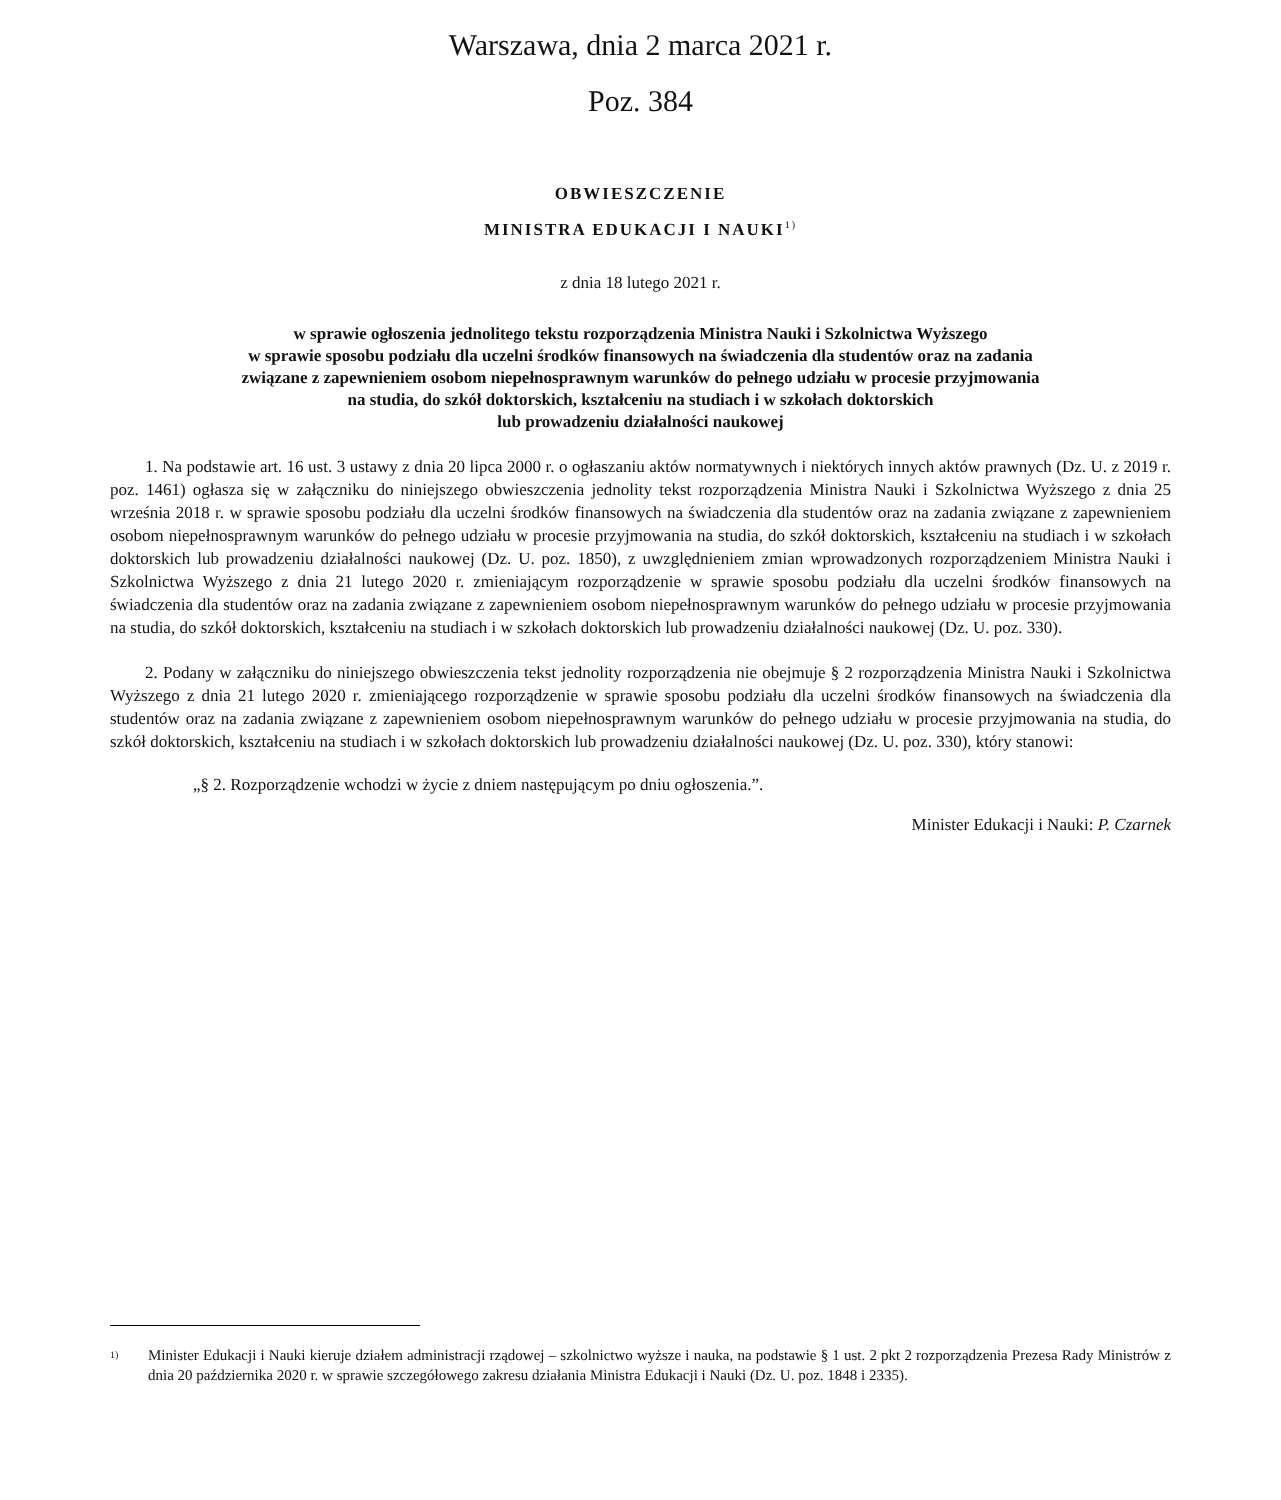Warszawa, dnia 2 marca 2021 r.
Poz. 384
OBWIESZCZENIE
MINISTRA EDUKACJI I NAUKI<sup>1)</sup>
z dnia 18 lutego 2021 r.
w sprawie ogłoszenia jednolitego tekstu rozporządzenia Ministra Nauki i Szkolnictwa Wyższego
w sprawie sposobu podziału dla uczelni środków finansowych na świadczenia dla studentów oraz na zadania
związane z zapewnieniem osobom niepełnosprawnym warunków do pełnego udziału w procesie przyjmowania
na studia, do szkół doktorskich, kształceniu na studiach i w szkołach doktorskich
lub prowadzeniu działalności naukowej
1. Na podstawie art. 16 ust. 3 ustawy z dnia 20 lipca 2000 r. o ogłaszaniu aktów normatywnych i niektórych innych aktów prawnych (Dz. U. z 2019 r. poz. 1461) ogłasza się w załączniku do niniejszego obwieszczenia jednolity tekst rozporządzenia Ministra Nauki i Szkolnictwa Wyższego z dnia 25 września 2018 r. w sprawie sposobu podziału dla uczelni środków finansowych na świadczenia dla studentów oraz na zadania związane z zapewnieniem osobom niepełnosprawnym warunków do pełnego udziału w procesie przyjmowania na studia, do szkół doktorskich, kształceniu na studiach i w szkołach doktorskich lub prowadzeniu działalności naukowej (Dz. U. poz. 1850), z uwzględnieniem zmian wprowadzonych rozporządzeniem Ministra Nauki i Szkolnictwa Wyższego z dnia 21 lutego 2020 r. zmieniającym rozporządzenie w sprawie sposobu podziału dla uczelni środków finansowych na świadczenia dla studentów oraz na zadania związane z zapewnieniem osobom niepełnosprawnym warunków do pełnego udziału w procesie przyjmowania na studia, do szkół doktorskich, kształceniu na studiach i w szkołach doktorskich lub prowadzeniu działalności naukowej (Dz. U. poz. 330).
2. Podany w załączniku do niniejszego obwieszczenia tekst jednolity rozporządzenia nie obejmuje § 2 rozporządzenia Ministra Nauki i Szkolnictwa Wyższego z dnia 21 lutego 2020 r. zmieniającego rozporządzenie w sprawie sposobu podziału dla uczelni środków finansowych na świadczenia dla studentów oraz na zadania związane z zapewnieniem osobom niepełnosprawnym warunków do pełnego udziału w procesie przyjmowania na studia, do szkół doktorskich, kształceniu na studiach i w szkołach doktorskich lub prowadzeniu działalności naukowej (Dz. U. poz. 330), który stanowi:
„§ 2. Rozporządzenie wchodzi w życie z dniem następującym po dniu ogłoszenia.”.
Minister Edukacji i Nauki: P. Czarnek
<sup>1)</sup> Minister Edukacji i Nauki kieruje działem administracji rządowej – szkolnictwo wyższe i nauka, na podstawie § 1 ust. 2 pkt 2 rozporządzenia Prezesa Rady Ministrów z dnia 20 października 2020 r. w sprawie szczegółowego zakresu działania Ministra Edukacji i Nauki (Dz. U. poz. 1848 i 2335).